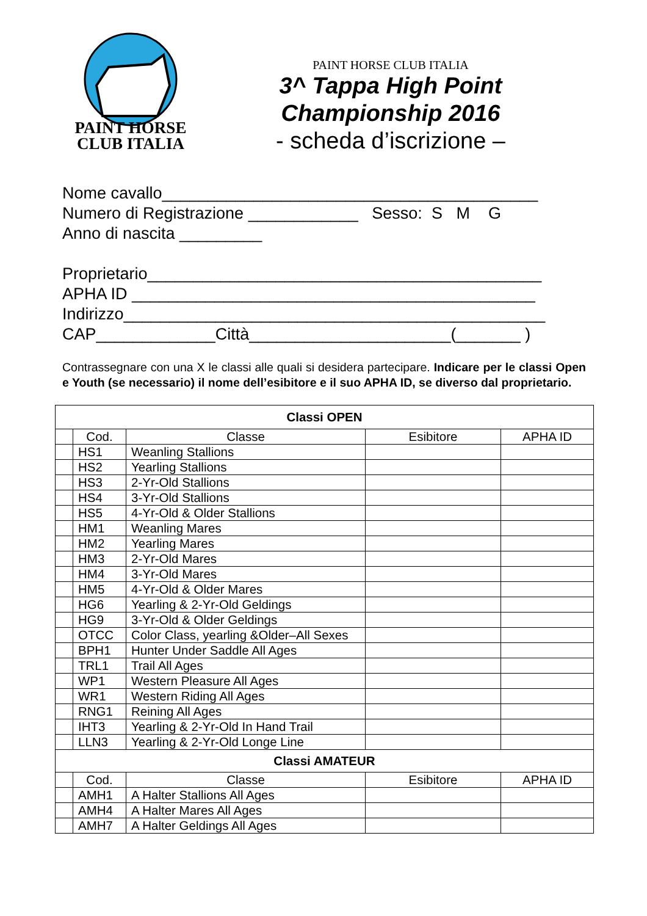PAINT HORSE
CLUB ITALIA
PAINT HORSE CLUB ITALIA
3^ Tappa High Point
Championship 2016
- scheda d’iscrizione –
Nome cavallo_________________________________________ Numero di Registrazione ____________ Sesso: S M G Anno di nascita _________ Proprietario___________________________________________ APHA ID ____________________________________________ Indirizzo______________________________________________ CAP_____________Città______________________(_______ )
Contrassegnare con una X le classi alle quali si desidera partecipare. Indicare per le classi Open e Youth (se necessario) il nome dell’esibitore e il suo APHA ID, se diverso dal proprietario.
| Classi OPEN | | | | |
| --- | --- | --- | --- | --- |
| | Cod. | Classe | Esibitore | APHA ID |
| | HS1 | Weanling Stallions | | |
| | HS2 | Yearling Stallions | | |
| | HS3 | 2-Yr-Old Stallions | | |
| | HS4 | 3-Yr-Old Stallions | | |
| | HS5 | 4-Yr-Old & Older Stallions | | |
| | HM1 | Weanling Mares | | |
| | HM2 | Yearling Mares | | |
| | HM3 | 2-Yr-Old Mares | | |
| | HM4 | 3-Yr-Old Mares | | |
| | HM5 | 4-Yr-Old & Older Mares | | |
| | HG6 | Yearling & 2-Yr-Old Geldings | | |
| | HG9 | 3-Yr-Old & Older Geldings | | |
| | OTCC | Color Class, yearling &Older–All Sexes | | |
| | BPH1 | Hunter Under Saddle All Ages | | |
| | TRL1 | Trail All Ages | | |
| | WP1 | Western Pleasure All Ages | | |
| | WR1 | Western Riding All Ages | | |
| | RNG1 | Reining All Ages | | |
| | IHT3 | Yearling & 2-Yr-Old In Hand Trail | | |
| | LLN3 | Yearling & 2-Yr-Old Longe Line | | |
| Classi AMATEUR | | | | |
| | Cod. | Classe | Esibitore | APHA ID |
| | AMH1 | A Halter Stallions All Ages | | |
| | AMH4 | A Halter Mares All Ages | | |
| | AMH7 | A Halter Geldings All Ages | | |